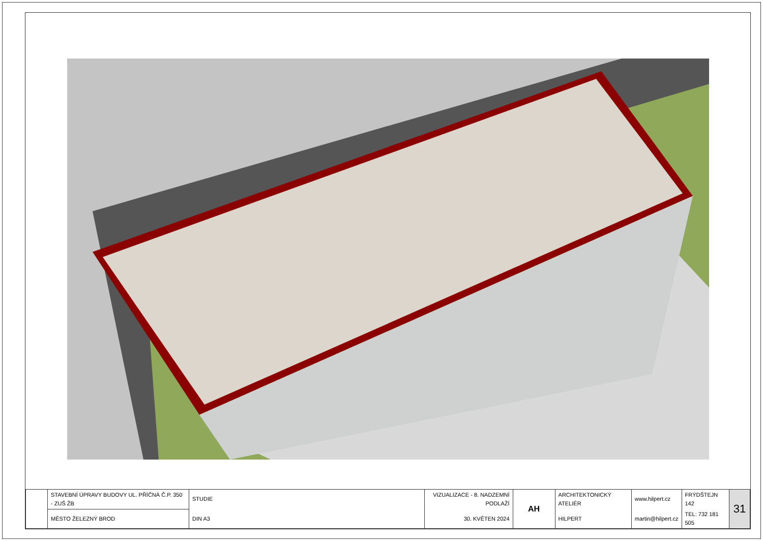| | STAVEBNÍ ÚPRAVY BUDOVY UL. PŘÍČNÁ Č.P. 350 - ZUŠ ŽB | STUDIE | VIZUALIZACE - 8. NADZEMNÍ PODLAŽÍ | AH | ARCHITEKTONICKÝ ATELIÉR | www.hilpert.cz | FRÝDŠTEJN 142 | 31 |
| | MĚSTO ŽELEZNÝ BROD | DIN A3 | 30. KVĚTEN 2024 | | HILPERT | martin@hilpert.cz | TEL: 732 181 505 | |